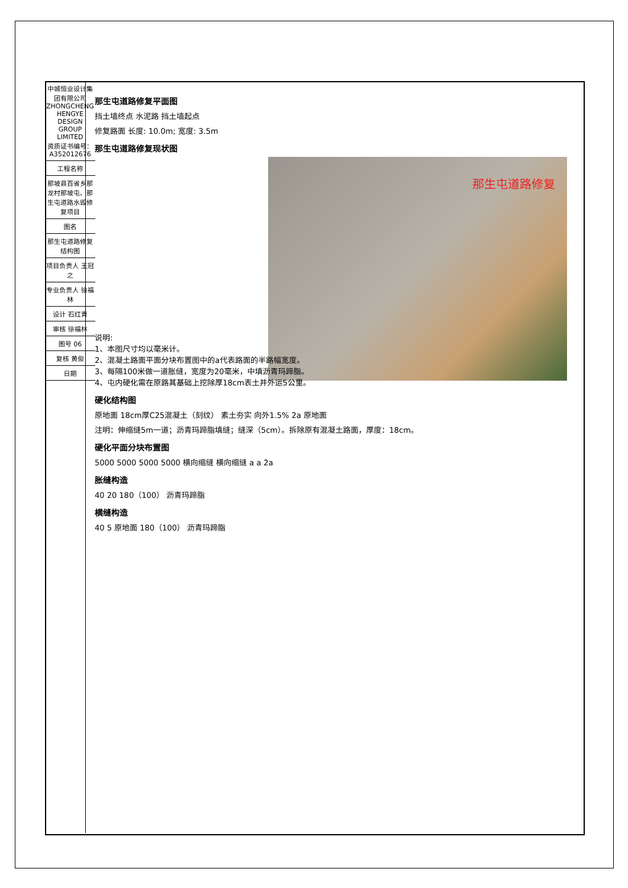| 中城恒业设计集团有限公司 ZHONGCHENG HENGYE DESIGN GROUP LIMITED 资质证书编号：A352012676 |
| 工程名称 |
| 那坡县百省乡那龙村那坡屯、那生屯道路水毁修复项目 |
| 图名 |
| 那生屯道路修复结构图 |
| 项目负责人 王冠之 |
| 专业负责人 徐福林 |
| 设计 石红青 |
| 审核 徐福林 |
| 图号 06 |
| 复核 黄俊 |
| 日期 |
那生屯道路修复
那生屯道路修复平面图
挡土墙终点 水泥路 挡土墙起点
修复路面 长度: 10.0m; 宽度: 3.5m
那生屯道路修复现状图
说明:
1、本图尺寸均以毫米计。
2、混凝土路面平面分块布置图中的a代表路面的半路幅宽度。
3、每隔100米做一道胀缝，宽度为20毫米，中填沥青玛蹄脂。
4、屯内硬化需在原路其基础上挖除厚18cm表土并外运5公里。
硬化结构图
原地面 18cm厚C25混凝土（刻纹） 素土夯实 向外1.5% 2a 原地面
注明：伸缩缝5m一道；沥青玛蹄脂填缝；缝深（5cm）。拆除原有混凝土路面，厚度：18cm。
硬化平面分块布置图
5000 5000 5000 5000 横向缩缝 横向缩缝 a a 2a
胀缝构造
40 20 180（100） 沥青玛蹄脂
横缝构造
40 5 原地面 180（100） 沥青玛蹄脂